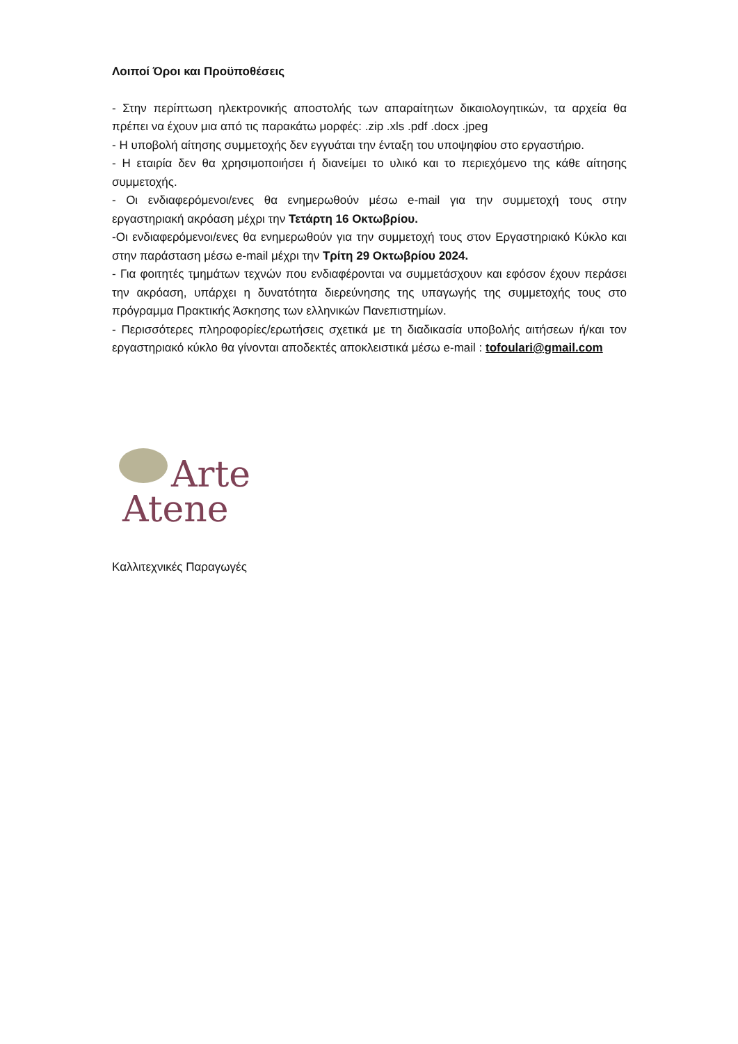Λοιποί Όροι και Προϋποθέσεις
- Στην περίπτωση ηλεκτρονικής αποστολής των απαραίτητων δικαιολογητικών, τα αρχεία θα πρέπει να έχουν μια από τις παρακάτω μορφές: .zip .xls .pdf .docx .jpeg
- Η υποβολή αίτησης συμμετοχής δεν εγγυάται την ένταξη του υποψηφίου στο εργαστήριο.
- Η εταιρία δεν θα χρησιμοποιήσει ή διανείμει το υλικό και το περιεχόμενο της κάθε αίτησης συμμετοχής.
- Οι ενδιαφερόμενοι/ενες θα ενημερωθούν μέσω e-mail για την συμμετοχή τους στην εργαστηριακή ακρόαση μέχρι την Τετάρτη 16 Οκτωβρίου.
-Οι ενδιαφερόμενοι/ενες θα ενημερωθούν για την συμμετοχή τους στον Εργαστηριακό Κύκλο και στην παράσταση μέσω e-mail μέχρι την Τρίτη 29 Οκτωβρίου 2024.
- Για φοιτητές τμημάτων τεχνών που ενδιαφέρονται να συμμετάσχουν και εφόσον έχουν περάσει την ακρόαση, υπάρχει η δυνατότητα διερεύνησης της υπαγωγής της συμμετοχής τους στο πρόγραμμα Πρακτικής Άσκησης των ελληνικών Πανεπιστημίων.
- Περισσότερες πληροφορίες/ερωτήσεις σχετικά με τη διαδικασία υποβολής αιτήσεων ή/και τον εργαστηριακό κύκλο θα γίνονται αποδεκτές αποκλειστικά μέσω e-mail : tofoulari@gmail.com
Arte
Atene
Καλλιτεχνικές Παραγωγές